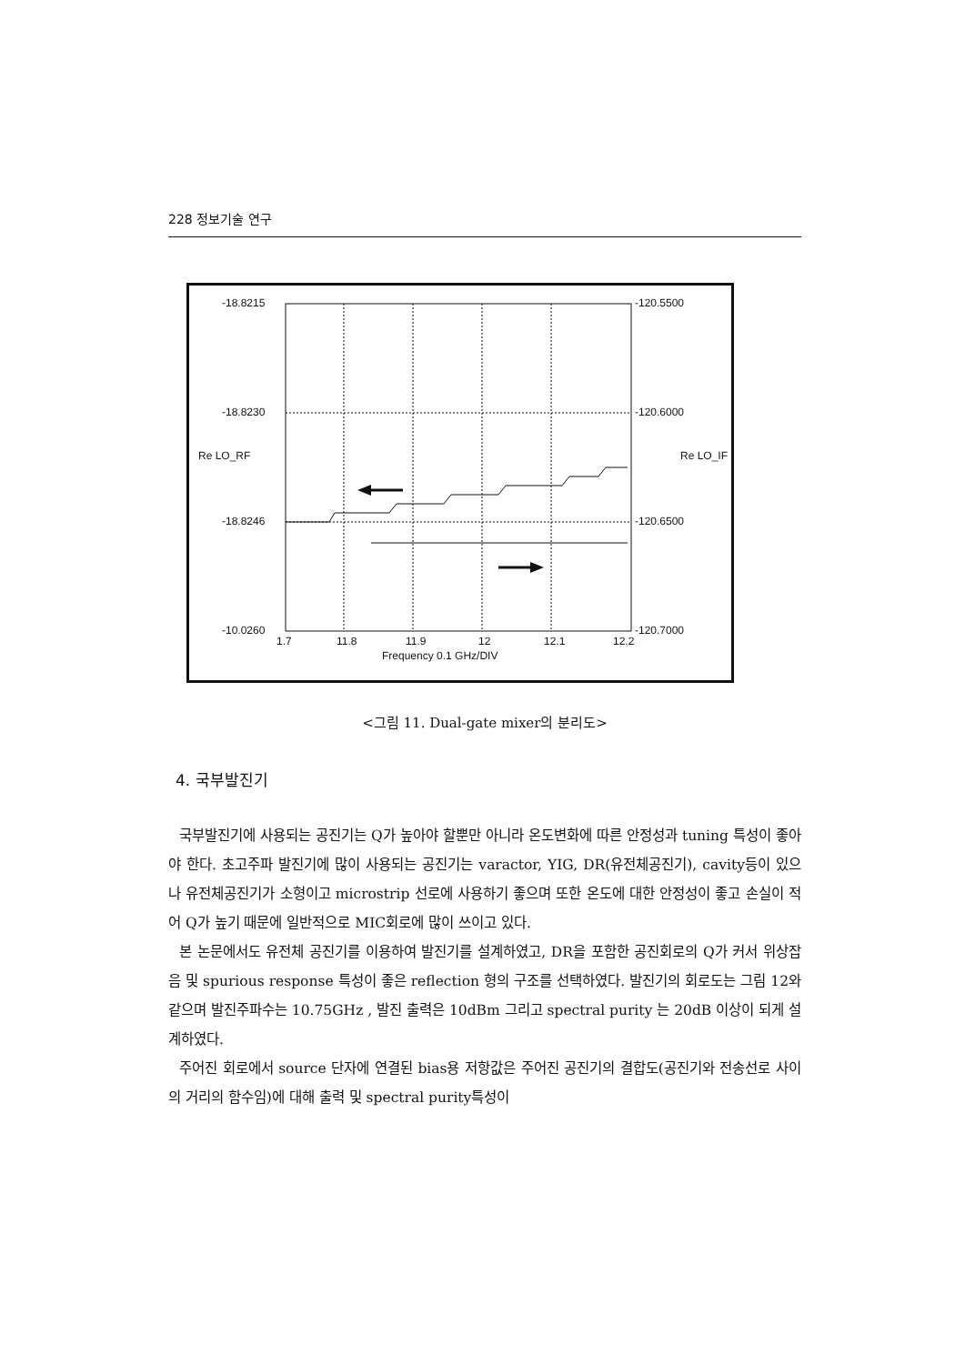228 정보기술 연구
-18.8215
-18.8230
-18.8246
-10.0260
-120.5500
-120.6000
-120.6500
-120.7000
Re LO_RF Re LO_IF
1.7 11.8 11.9 12 12.1 12.2
Frequency 0.1 GHz/DIV
<그림 11. Dual-gate mixer의 분리도>
4. 국부발진기
국부발진기에 사용되는 공진기는 Q가 높아야 할뿐만 아니라 온도변화에 따른 안정성과 tuning 특성이 좋아야 한다. 초고주파 발진기에 많이 사용되는 공진기는 varactor, YIG, DR(유전체공진기), cavity등이 있으나 유전체공진기가 소형이고 microstrip 선로에 사용하기 좋으며 또한 온도에 대한 안정성이 좋고 손실이 적어 Q가 높기 때문에 일반적으로 MIC회로에 많이 쓰이고 있다.
본 논문에서도 유전체 공진기를 이용하여 발진기를 설계하였고, DR을 포함한 공진회로의 Q가 커서 위상잡음 및 spurious response 특성이 좋은 reflection 형의 구조를 선택하였다. 발진기의 회로도는 그림 12와 같으며 발진주파수는 10.75GHz , 발진 출력은 10dBm 그리고 spectral purity 는 20dB 이상이 되게 설계하였다.
주어진 회로에서 source 단자에 연결된 bias용 저항값은 주어진 공진기의 결합도(공진기와 전송선로 사이의 거리의 함수임)에 대해 출력 및 spectral purity특성이